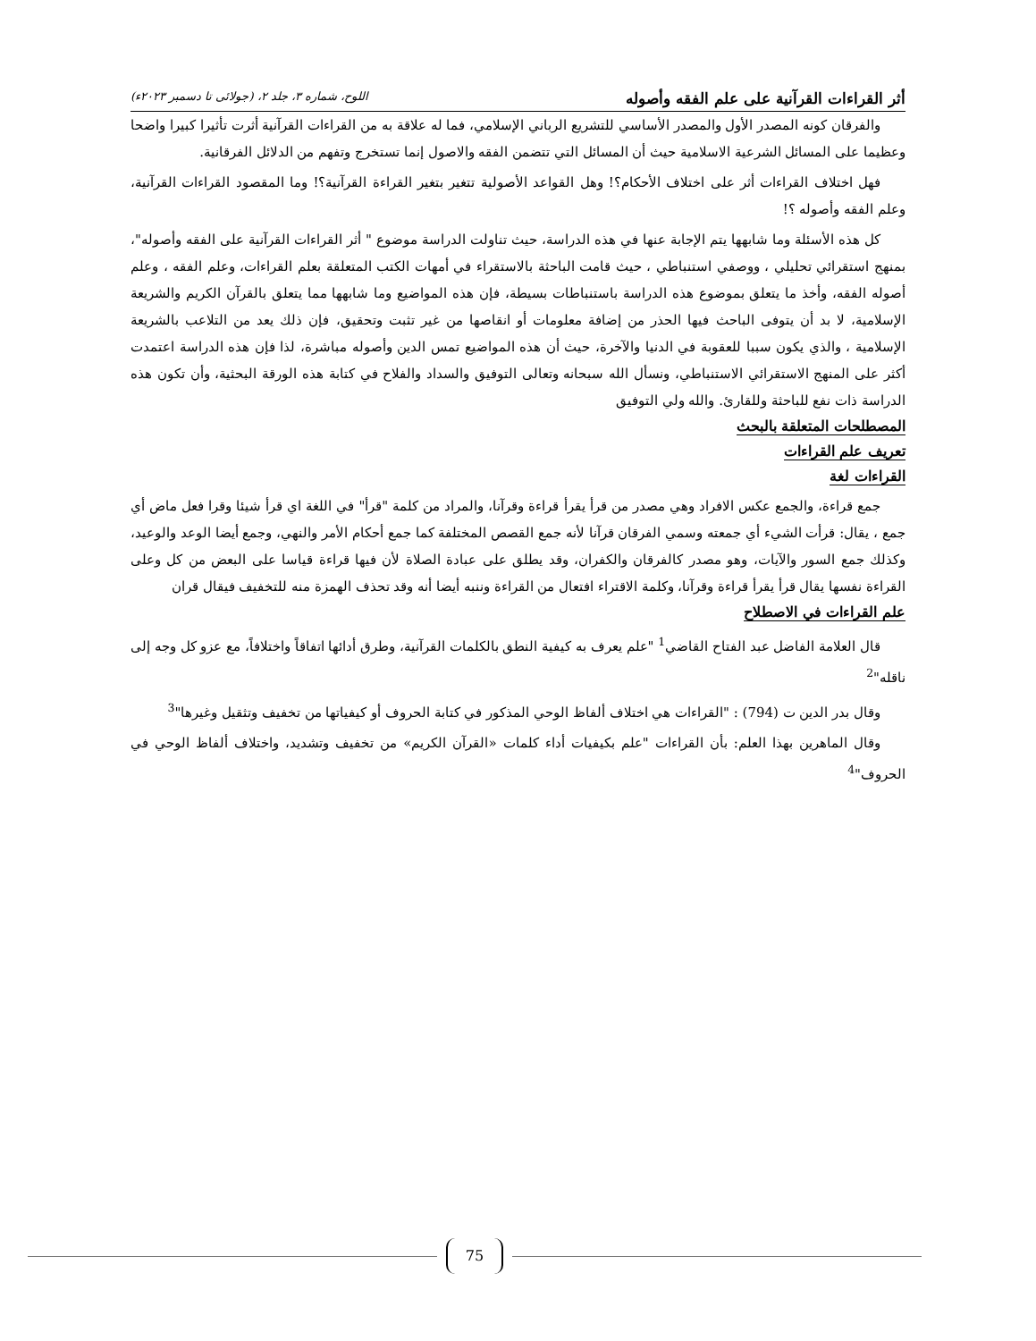أثر القراءات القرآنية على علم الفقه وأصوله اللوح، شماره ٣، جلد ٢، (جولائی تا دسمبر ٢٠٢٣ء)
والفرقان كونه المصدر الأول والمصدر الأساسي للتشريع الرباني الإسلامي، فما له علاقة به من القراءات القرآنية أثرت تأثيرا كبيرا واضحا وعظيما على المسائل الشرعية الاسلامية حيث أن المسائل التي تتضمن الفقه والاصول إنما تستخرج وتفهم من الدلائل الفرقانية.
فهل اختلاف القراءات أثر على اختلاف الأحكام؟! وهل القواعد الأصولية تتغير بتغير القراءة القرآنية؟! وما المقصود القراءات القرآنية، وعلم الفقه وأصوله ؟!
كل هذه الأسئلة وما شابهها يتم الإجابة عنها في هذه الدراسة، حيث تناولت الدراسة موضوع " أثر القراءات القرآنية على الفقه وأصوله"، بمنهج استقرائي تحليلي ، ووصفي استنباطي ، حيث قامت الباحثة بالاستقراء في أمهات الكتب المتعلقة بعلم القراءات، وعلم الفقه ، وعلم أصوله الفقه، وأخذ ما يتعلق بموضوع هذه الدراسة باستنباطات بسيطة، فإن هذه المواضيع وما شابهها مما يتعلق بالقرآن الكريم والشريعة الإسلامية، لا بد أن يتوفى الباحث فيها الحذر من إضافة معلومات أو انقاصها من غير تثبت وتحقيق، فإن ذلك يعد من التلاعب بالشريعة الإسلامية ، والذي يكون سببا للعقوبة في الدنيا والآخرة، حيث أن هذه المواضيع تمس الدين وأصوله مباشرة، لذا فإن هذه الدراسة اعتمدت أكثر على المنهج الاستقرائي الاستنباطي، ونسأل الله سبحانه وتعالى التوفيق والسداد والفلاح في كتابة هذه الورقة البحثية، وأن تكون هذه الدراسة ذات نفع للباحثة وللقارئ. والله ولي التوفيق
المصطلحات المتعلقة بالبحث
تعريف علم القراءات
القراءات لغة
جمع قراءة، والجمع عكس الافراد وهي مصدر من قرأ يقرأ قراءة وقرآنا، والمراد من كلمة "قرأ" في اللغة اي قرأ شيئا وقرا فعل ماض أي جمع ، يقال: قرأت الشيء أي جمعته وسمي الفرقان قرآنا لأنه جمع القصص المختلفة كما جمع أحكام الأمر والنهي، وجمع أيضا الوعد والوعيد، وكذلك جمع السور والآيات، وهو مصدر كالفرقان والكفران، وقد يطلق على عبادة الصلاة لأن فيها قراءة قياسا على البعض من كل وعلى القراءة نفسها يقال قرأ يقرأ قراءة وقرآنا، وكلمة الاقتراء افتعال من القراءة وننبه أيضا أنه وقد تحذف الهمزة منه للتخفيف فيقال قران
علم القراءات في الاصطلاح
قال العلامة الفاضل عبد الفتاح القاضي<sup>1</sup> "علم يعرف به كيفية النطق بالكلمات القرآنية، وطرق أدائها اتفاقاً واختلافاً، مع عزو كل وجه إلى ناقله"<sup>2</sup>
وقال بدر الدين ت (794) : "القراءات هي اختلاف ألفاظ الوحي المذكور في كتابة الحروف أو كيفياتها من تخفيف وتثقيل وغيرها"<sup>3</sup>
وقال الماهرين بهذا العلم: بأن القراءات "علم بكيفيات أداء كلمات «القرآن الكريم» من تخفيف وتشديد، واختلاف ألفاظ الوحي في الحروف"<sup>4</sup>
75